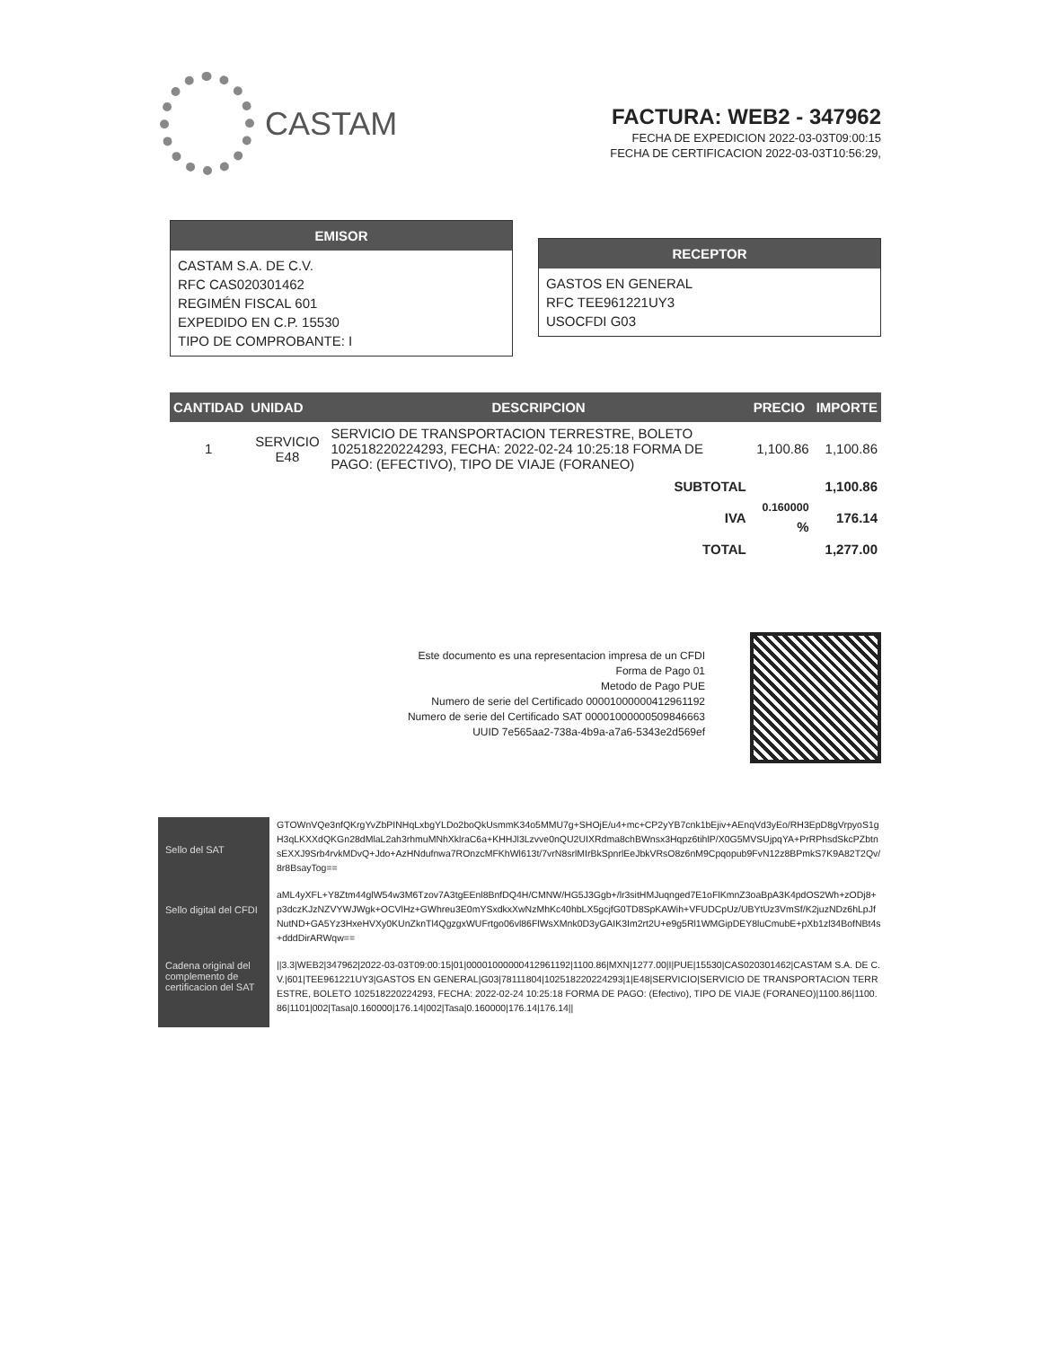CASTAM
FACTURA: WEB2 - 347962
FECHA DE EXPEDICION 2022-03-03T09:00:15
FECHA DE CERTIFICACION 2022-03-03T10:56:29,
EMISOR
CASTAM S.A. DE C.V.
RFC CAS020301462
REGIMÉN FISCAL 601
EXPEDIDO EN C.P. 15530
TIPO DE COMPROBANTE: I
RECEPTOR
GASTOS EN GENERAL
RFC TEE961221UY3
USOCFDI G03
| CANTIDAD | UNIDAD | DESCRIPCION | PRECIO | IMPORTE |
| --- | --- | --- | --- | --- |
| 1 | SERVICIO E48 | SERVICIO DE TRANSPORTACION TERRESTRE, BOLETO 102518220224293, FECHA: 2022-02-24 10:25:18 FORMA DE PAGO: (EFECTIVO), TIPO DE VIAJE (FORANEO) | 1,100.86 | 1,100.86 |
| SUBTOTAL | | | | 1,100.86 |
| IVA | | | <sup>0.160000</sup> % | 176.14 |
| TOTAL | | | | 1,277.00 |
Este documento es una representacion impresa de un CFDI
Forma de Pago 01
Metodo de Pago PUE
Numero de serie del Certificado 00001000000412961192
Numero de serie del Certificado SAT 00001000000509846663
UUID 7e565aa2-738a-4b9a-a7a6-5343e2d569ef
Sello del SAT
Sello digital del CFDI
Cadena original del complemento de certificacion del SAT
GTOWnVQe3nfQKrgYvZbPINHqLxbgYLDo2boQkUsmmK34o5MMU7g+SHOjE/u4+mc+CP2yYB7cnk1bEjiv+AEnqVd3yEo/RH3EpD8gVrpyoS1gH3qLKXXdQKGn28dMlaL2ah3rhmuMNhXklraC6a+KHHJl3Lzvve0nQU2UIXRdma8chBWnsx3Hqpz6tihlP/X0G5MVSUjpqYA+PrRPhsdSkcPZbtnsEXXJ9Srb4rvkMDvQ+Jdo+AzHNdufnwa7ROnzcMFKhWl613t/7vrN8srlMIrBkSpnrlEeJbkVRsO8z6nM9Cpqopub9FvN12z8BPmkS7K9A82T2Qv/8r8BsayTog==
aML4yXFL+Y8Ztm44glW54w3M6Tzov7A3tgEEnl8BnfDQ4H/CMNW/HG5J3Ggb+/lr3sitHMJuqnged7E1oFlKmnZ3oaBpA3K4pdOS2Wh+zODj8+p3dczKJzNZVYWJWgk+OCVlHz+GWhreu3E0mYSxdkxXwNzMhKc40hbLX5gcjfG0TD8SpKAWih+VFUDCpUz/UBYtUz3VmSf/K2juzNDz6hLpJfNutND+GA5Yz3HxeHVXy0KUnZknTl4QgzgxWUFrtgo06vl86FlWsXMnk0D3yGAIK3Im2rt2U+e9g5Rl1WMGipDEY8luCmubE+pXb1zl34BofNBt4s+dddDirARWqw==
||3.3|WEB2|347962|2022-03-03T09:00:15|01|00001000000412961192|1100.86|MXN|1277.00|I|PUE|15530|CAS020301462|CASTAM S.A. DE C.V.|601|TEE961221UY3|GASTOS EN GENERAL|G03|78111804|102518220224293|1|E48|SERVICIO|SERVICIO DE TRANSPORTACION TERRESTRE, BOLETO 102518220224293, FECHA: 2022-02-24 10:25:18 FORMA DE PAGO: (Efectivo), TIPO DE VIAJE (FORANEO)|1100.86|1100.86|1101|002|Tasa|0.160000|176.14|002|Tasa|0.160000|176.14|176.14||